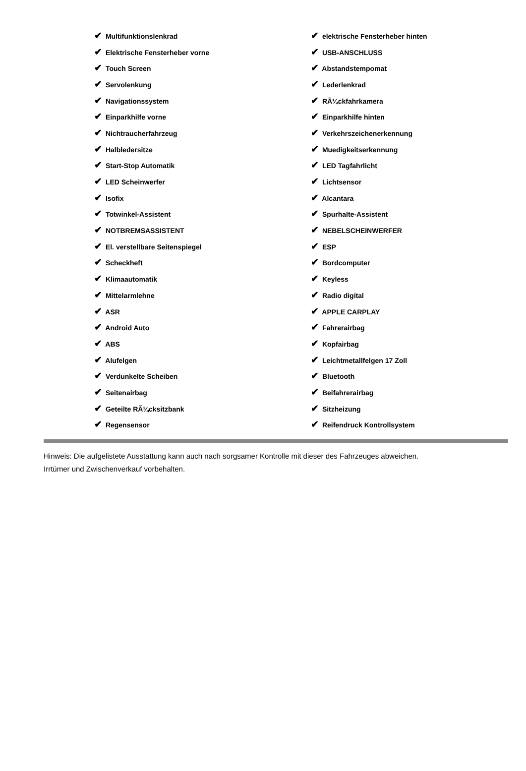| ✔ Multifunktionslenkrad | ✔ elektrische Fensterheber hinten |
| ✔ Elektrische Fensterheber vorne | ✔ USB-ANSCHLUSS |
| ✔ Touch Screen | ✔ Abstandstempomat |
| ✔ Servolenkung | ✔ Lederlenkrad |
| ✔ Navigationssystem | ✔ RÃ¼ckfahrkamera |
| ✔ Einparkhilfe vorne | ✔ Einparkhilfe hinten |
| ✔ Nichtraucherfahrzeug | ✔ Verkehrszeichenerkennung |
| ✔ Halbledersitze | ✔ Muedigkeitserkennung |
| ✔ Start-Stop Automatik | ✔ LED Tagfahrlicht |
| ✔ LED Scheinwerfer | ✔ Lichtsensor |
| ✔ Isofix | ✔ Alcantara |
| ✔ Totwinkel-Assistent | ✔ Spurhalte-Assistent |
| ✔ NOTBREMSASSISTENT | ✔ NEBELSCHEINWERFER |
| ✔ El. verstellbare Seitenspiegel | ✔ ESP |
| ✔ Scheckheft | ✔ Bordcomputer |
| ✔ Klimaautomatik | ✔ Keyless |
| ✔ Mittelarmlehne | ✔ Radio digital |
| ✔ ASR | ✔ APPLE CARPLAY |
| ✔ Android Auto | ✔ Fahrerairbag |
| ✔ ABS | ✔ Kopfairbag |
| ✔ Alufelgen | ✔ Leichtmetallfelgen 17 Zoll |
| ✔ Verdunkelte Scheiben | ✔ Bluetooth |
| ✔ Seitenairbag | ✔ Beifahrerairbag |
| ✔ Geteilte RÃ¼cksitzbank | ✔ Sitzheizung |
| ✔ Regensensor | ✔ Reifendruck Kontrollsystem |
Hinweis: Die aufgelistete Ausstattung kann auch nach sorgsamer Kontrolle mit dieser des Fahrzeuges abweichen. Irrtümer und Zwischenverkauf vorbehalten.